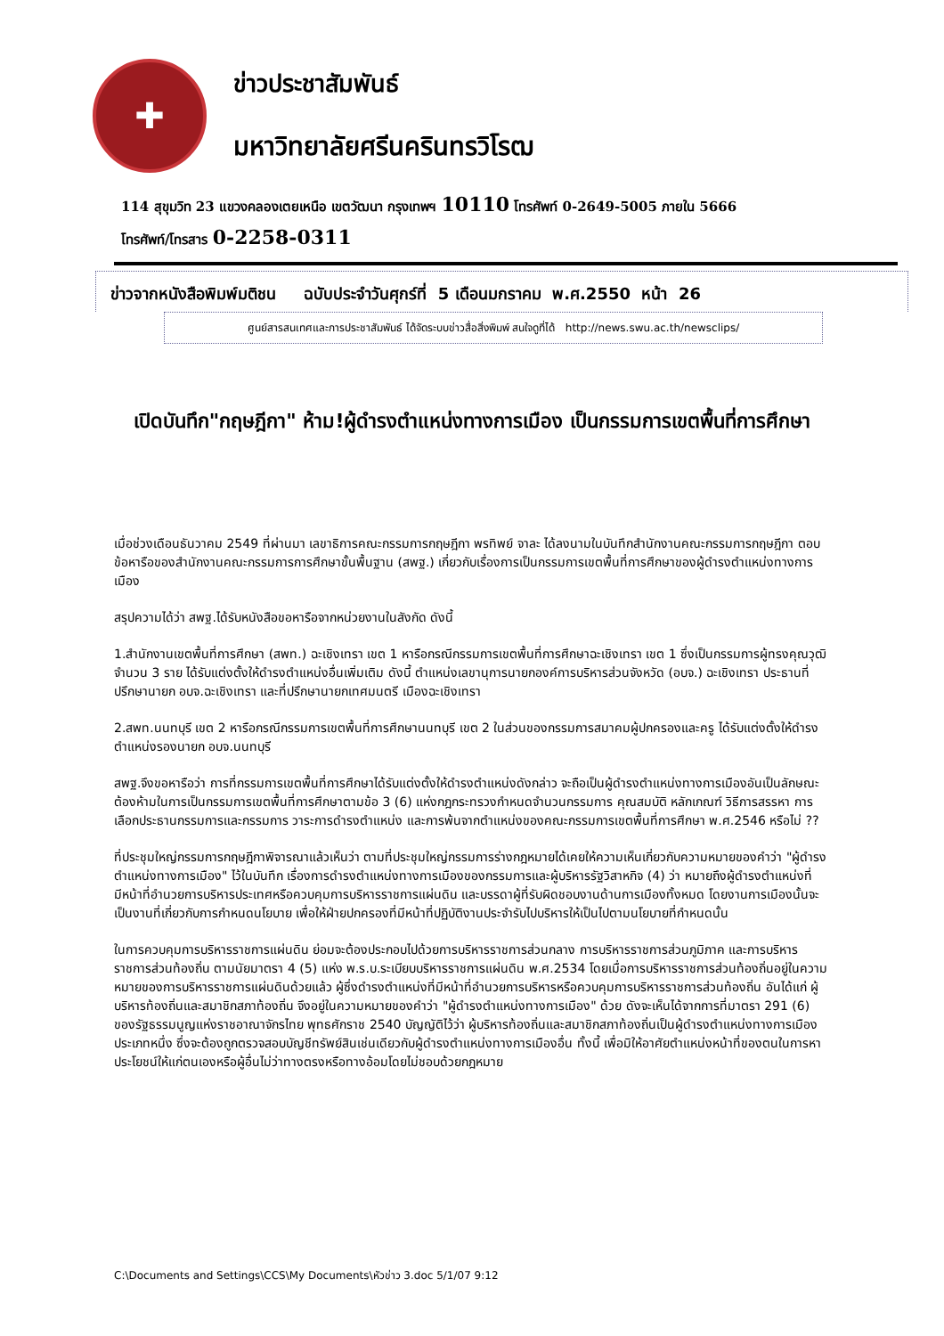✚
ข่าวประชาสัมพันธ์
มหาวิทยาลัยศรีนครินทรวิโรฒ
114 สุขุมวิท 23 แขวงคลองเตยเหนือ เขตวัฒนา กรุงเทพฯ 10110 โทรศัพท์ 0-2649-5005 ภายใน 5666
โทรศัพท์/โทรสาร 0-2258-0311
ข่าวจากหนังสือพิมพ์มติชน ฉบับประจำวันศุกร์ที่ 5 เดือนมกราคม พ.ศ.2550 หน้า 26
ศูนย์สารสนเทศและการประชาสัมพันธ์ ได้จัดระบบข่าวสื่อสิ่งพิมพ์ สนใจดูที่ได้ http://news.swu.ac.th/newsclips/
เปิดบันทึก"กฤษฎีกา" ห้าม!ผู้ดำรงตำแหน่งทางการเมือง เป็นกรรมการเขตพื้นที่การศึกษา
เมื่อช่วงเดือนธันวาคม 2549 ที่ผ่านมา เลขาธิการคณะกรรมการกฤษฎีกา พรทิพย์ จาละ ได้ลงนามในบันทึกสำนักงานคณะกรรมการกฤษฎีกา ตอบข้อหารือของสำนักงานคณะกรรมการการศึกษาขั้นพื้นฐาน (สพฐ.) เกี่ยวกับเรื่องการเป็นกรรมการเขตพื้นที่การศึกษาของผู้ดำรงตำแหน่งทางการเมือง
สรุปความได้ว่า สพฐ.ได้รับหนังสือขอหารือจากหน่วยงานในสังกัด ดังนี้
1.สำนักงานเขตพื้นที่การศึกษา (สพท.) ฉะเชิงเทรา เขต 1 หารือกรณีกรรมการเขตพื้นที่การศึกษาฉะเชิงเทรา เขต 1 ซึ่งเป็นกรรมการผู้ทรงคุณวุฒิ จำนวน 3 ราย ได้รับแต่งตั้งให้ดำรงตำแหน่งอื่นเพิ่มเติม ดังนี้ ตำแหน่งเลขานุการนายกองค์การบริหารส่วนจังหวัด (อบจ.) ฉะเชิงเทรา ประธานที่ปรึกษานายก อบจ.ฉะเชิงเทรา และที่ปรึกษานายกเทศมนตรี เมืองฉะเชิงเทรา
2.สพท.นนทบุรี เขต 2 หารือกรณีกรรมการเขตพื้นที่การศึกษานนทบุรี เขต 2 ในส่วนของกรรมการสมาคมผู้ปกครองและครู ได้รับแต่งตั้งให้ดำรงตำแหน่งรองนายก อบจ.นนทบุรี
สพฐ.จึงขอหารือว่า การที่กรรมการเขตพื้นที่การศึกษาได้รับแต่งตั้งให้ดำรงตำแหน่งดังกล่าว จะถือเป็นผู้ดำรงตำแหน่งทางการเมืองอันเป็นลักษณะต้องห้ามในการเป็นกรรมการเขตพื้นที่การศึกษาตามข้อ 3 (6) แห่งกฎกระทรวงกำหนดจำนวนกรรมการ คุณสมบัติ หลักเกณฑ์ วิธีการสรรหา การเลือกประธานกรรมการและกรรมการ วาระการดำรงตำแหน่ง และการพ้นจากตำแหน่งของคณะกรรมการเขตพื้นที่การศึกษา พ.ศ.2546 หรือไม่ ??
ที่ประชุมใหญ่กรรมการกฤษฎีกาพิจารณาแล้วเห็นว่า ตามที่ประชุมใหญ่กรรมการร่างกฎหมายได้เคยให้ความเห็นเกี่ยวกับความหมายของคำว่า "ผู้ดำรงตำแหน่งทางการเมือง" ไว้ในบันทึก เรื่องการดำรงตำแหน่งทางการเมืองของกรรมการและผู้บริหารรัฐวิสาหกิจ (4) ว่า หมายถึงผู้ดำรงตำแหน่งที่มีหน้าที่อำนวยการบริหารประเทศหรือควบคุมการบริหารราชการแผ่นดิน และบรรดาผู้ที่รับผิดชอบงานด้านการเมืองทั้งหมด โดยงานการเมืองนั้นจะเป็นงานที่เกี่ยวกับการกำหนดนโยบาย เพื่อให้ฝ่ายปกครองที่มีหน้าที่ปฏิบัติงานประจำรับไปบริหารให้เป็นไปตามนโยบายที่กำหนดนั้น
ในการควบคุมการบริหารราชการแผ่นดิน ย่อมจะต้องประกอบไปด้วยการบริหารราชการส่วนกลาง การบริหารราชการส่วนภูมิภาค และการบริหารราชการส่วนท้องถิ่น ตามนัยมาตรา 4 (5) แห่ง พ.ร.บ.ระเบียบบริหารราชการแผ่นดิน พ.ศ.2534 โดยเมื่อการบริหารราชการส่วนท้องถิ่นอยู่ในความหมายของการบริหารราชการแผ่นดินด้วยแล้ว ผู้ซึ่งดำรงตำแหน่งที่มีหน้าที่อำนวยการบริหารหรือควบคุมการบริหารราชการส่วนท้องถิ่น อันได้แก่ ผู้บริหารท้องถิ่นและสมาชิกสภาท้องถิ่น จึงอยู่ในความหมายของคำว่า "ผู้ดำรงตำแหน่งทางการเมือง" ด้วย ดังจะเห็นได้จากการที่มาตรา 291 (6) ของรัฐธรรมนูญแห่งราชอาณาจักรไทย พุทธศักราช 2540 บัญญัติไว้ว่า ผู้บริหารท้องถิ่นและสมาชิกสภาท้องถิ่นเป็นผู้ดำรงตำแหน่งทางการเมืองประเภทหนึ่ง ซึ่งจะต้องถูกตรวจสอบบัญชีทรัพย์สินเช่นเดียวกับผู้ดำรงตำแหน่งทางการเมืองอื่น ทั้งนี้ เพื่อมิให้อาศัยตำแหน่งหน้าที่ของตนในการหาประโยชน์ให้แก่ตนเองหรือผู้อื่นไม่ว่าทางตรงหรือทางอ้อมโดยไม่ชอบด้วยกฎหมาย
C:\Documents and Settings\CCS\My Documents\หัวข่าว 3.doc 5/1/07 9:12